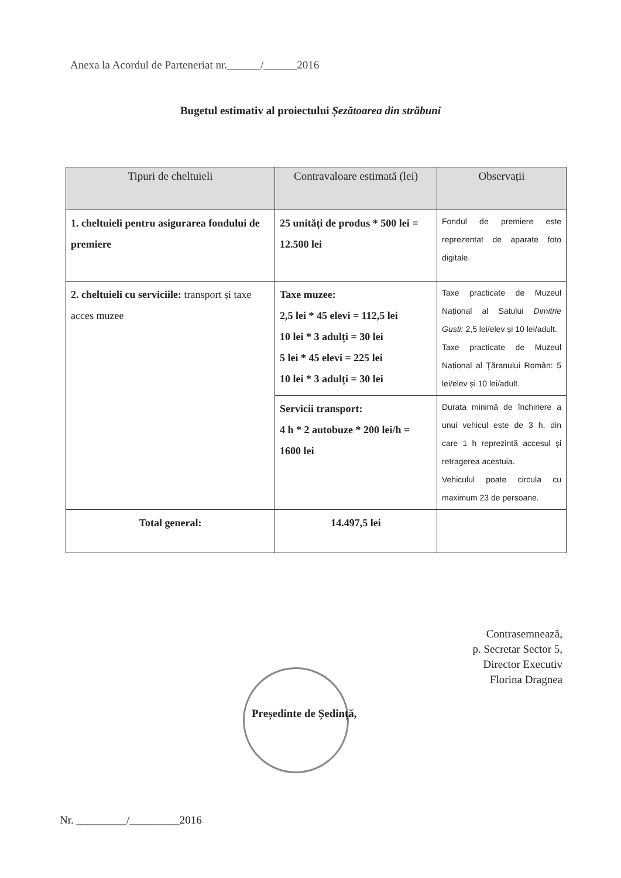Anexa la Acordul de Parteneriat nr.______/______2016
Bugetul estimativ al proiectului Șezătoarea din străbuni
| Tipuri de cheltuieli | Contravaloare estimată (lei) | Observații |
| --- | --- | --- |
| 1. cheltuieli pentru asigurarea fondului de premiere | 25 unități de produs * 500 lei = 12.500 lei | Fondul de premiere este reprezentat de aparate foto digitale. |
| 2. cheltuieli cu serviciile: transport și taxe acces muzee | Taxe muzee: 2,5 lei * 45 elevi = 112,5 lei 10 lei * 3 adulți = 30 lei 5 lei * 45 elevi = 225 lei 10 lei * 3 adulți = 30 lei | Taxe practicate de Muzeul Național al Satului Dimitrie Gusti: 2,5 lei/elev și 10 lei/adult. Taxe practicate de Muzeul Național al Țăranului Român: 5 lei/elev și 10 lei/adult. |
| | Servicii transport: 4 h * 2 autobuze * 200 lei/h = 1600 lei | Durata minimă de închiriere a unui vehicul este de 3 h, din care 1 h reprezintă accesul și retragerea acestuia. Vehiculul poate circula cu maximum 23 de persoane. |
| Total general: | 14.497,5 lei | |
Contrasemnează,
p. Secretar Sector 5,
Director Executiv
Florina Dragnea
Președinte de Ședință,
Nr. _________/_________2016